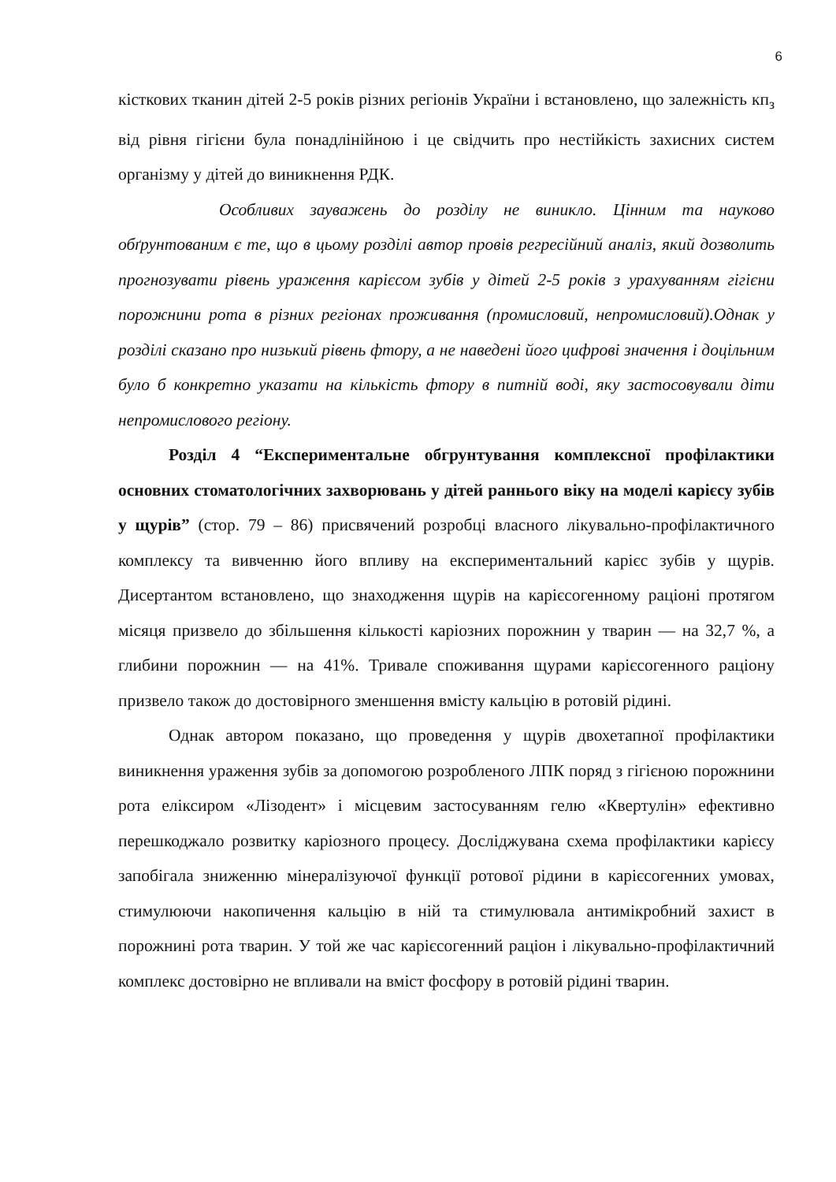6
кісткових тканин дітей 2-5 років різних регіонів України і встановлено, що залежність кп<sub>з</sub> від рівня гігієни була понадлінійною і це свідчить про нестійкість захисних систем організму у дітей до виникнення РДК.
Особливих зауважень до розділу не виникло. Цінним та науково обґрунтованим є те, що в цьому розділі автор провів регресійний аналіз, який дозволить прогнозувати рівень ураження карієсом зубів у дітей 2-5 років з урахуванням гігієни порожнини рота в різних регіонах проживання (промисловий, непромисловий).Однак у розділі сказано про низький рівень фтору, а не наведені його цифрові значення і доцільним було б конкретно указати на кількість фтору в питній воді, яку застосовували діти непромислового регіону.
Розділ 4 “Експериментальне обгрунтування комплексної профілактики основних стоматологічних захворювань у дітей раннього віку на моделі карієсу зубів у щурів” (стор. 79 – 86) присвячений розробці власного лікувально-профілактичного комплексу та вивченню його впливу на експериментальний карієс зубів у щурів. Дисертантом встановлено, що знаходження щурів на карієсогенному раціоні протягом місяця призвело до збільшення кількості каріозних порожнин у тварин — на 32,7 %, а глибини порожнин — на 41%. Тривале споживання щурами карієсогенного раціону призвело також до достовірного зменшення вмісту кальцію в ротовій рідині.
Однак автором показано, що проведення у щурів двохетапної профілактики виникнення ураження зубів за допомогою розробленого ЛПК поряд з гігієною порожнини рота еліксиром «Лізодент» і місцевим застосуванням гелю «Квертулін» ефективно перешкоджало розвитку каріозного процесу. Досліджувана схема профілактики карієсу запобігала зниженню мінералізуючої функції ротової рідини в карієсогенних умовах, стимулюючи накопичення кальцію в ній та стимулювала антимікробний захист в порожнині рота тварин. У той же час карієсогенний раціон і лікувально-профілактичний комплекс достовірно не впливали на вміст фосфору в ротовій рідині тварин.